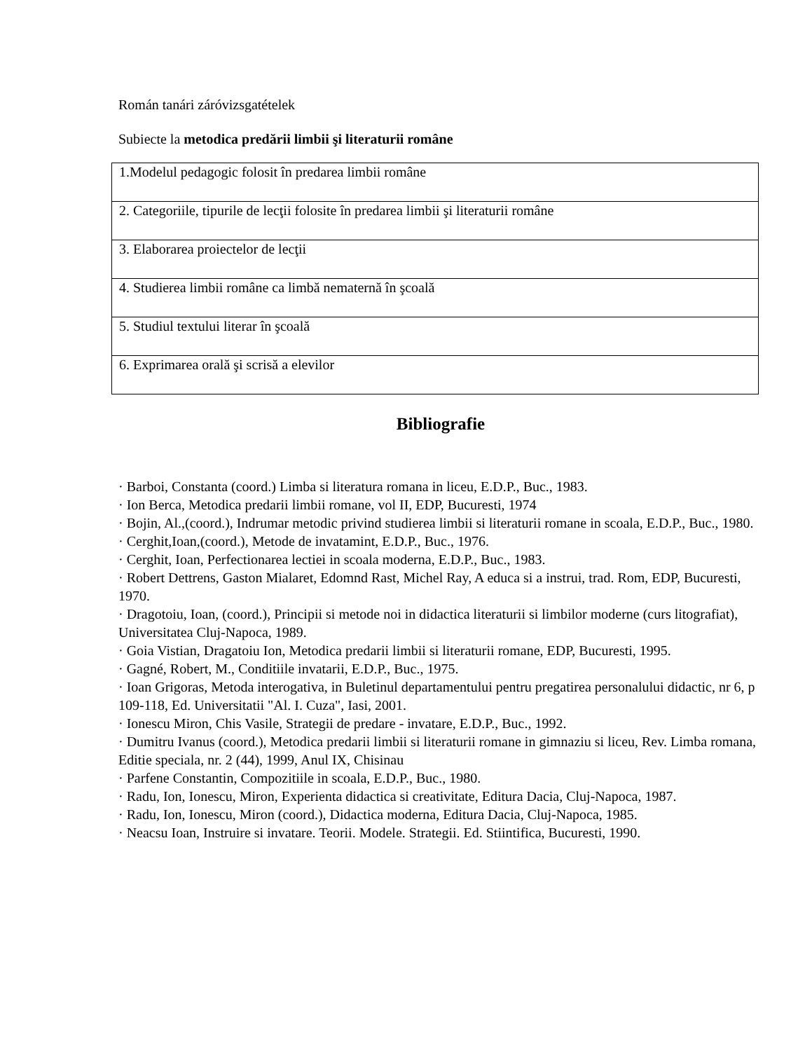Román tanári záróvizsgatételek
Subiecte la metodica predării limbii şi literaturii române
| 1.Modelul pedagogic folosit în predarea limbii române |
| 2. Categoriile, tipurile de lecţii folosite în predarea limbii şi literaturii române |
| 3. Elaborarea proiectelor de lecţii |
| 4. Studierea limbii române ca limbă nematernă în şcoală |
| 5. Studiul textului literar în şcoală |
| 6. Exprimarea orală şi scrisă a elevilor |
Bibliografie
· Barboi, Constanta (coord.) Limba si literatura romana in liceu, E.D.P., Buc., 1983.
· Ion Berca, Metodica predarii limbii romane, vol II, EDP, Bucuresti, 1974
· Bojin, Al.,(coord.), Indrumar metodic privind studierea limbii si literaturii romane in scoala, E.D.P., Buc., 1980.
· Cerghit,Ioan,(coord.), Metode de invatamint, E.D.P., Buc., 1976.
· Cerghit, Ioan, Perfectionarea lectiei in scoala moderna, E.D.P., Buc., 1983.
· Robert Dettrens, Gaston Mialaret, Edomnd Rast, Michel Ray, A educa si a instrui, trad. Rom, EDP, Bucuresti, 1970.
· Dragotoiu, Ioan, (coord.), Principii si metode noi in didactica literaturii si limbilor moderne (curs litografiat), Universitatea Cluj-Napoca, 1989.
· Goia Vistian, Dragatoiu Ion, Metodica predarii limbii si literaturii romane, EDP, Bucuresti, 1995.
· Gagné, Robert, M., Conditiile invatarii, E.D.P., Buc., 1975.
· Ioan Grigoras, Metoda interogativa, in Buletinul departamentului pentru pregatirea personalului didactic, nr 6, p 109-118, Ed. Universitatii "Al. I. Cuza", Iasi, 2001.
· Ionescu Miron, Chis Vasile, Strategii de predare - invatare, E.D.P., Buc., 1992.
· Dumitru Ivanus (coord.), Metodica predarii limbii si literaturii romane in gimnaziu si liceu, Rev. Limba romana, Editie speciala, nr. 2 (44), 1999, Anul IX, Chisinau
· Parfene Constantin, Compozitiile in scoala, E.D.P., Buc., 1980.
· Radu, Ion, Ionescu, Miron, Experienta didactica si creativitate, Editura Dacia, Cluj-Napoca, 1987.
· Radu, Ion, Ionescu, Miron (coord.), Didactica moderna, Editura Dacia, Cluj-Napoca, 1985.
· Neacsu Ioan, Instruire si invatare. Teorii. Modele. Strategii. Ed. Stiintifica, Bucuresti, 1990.